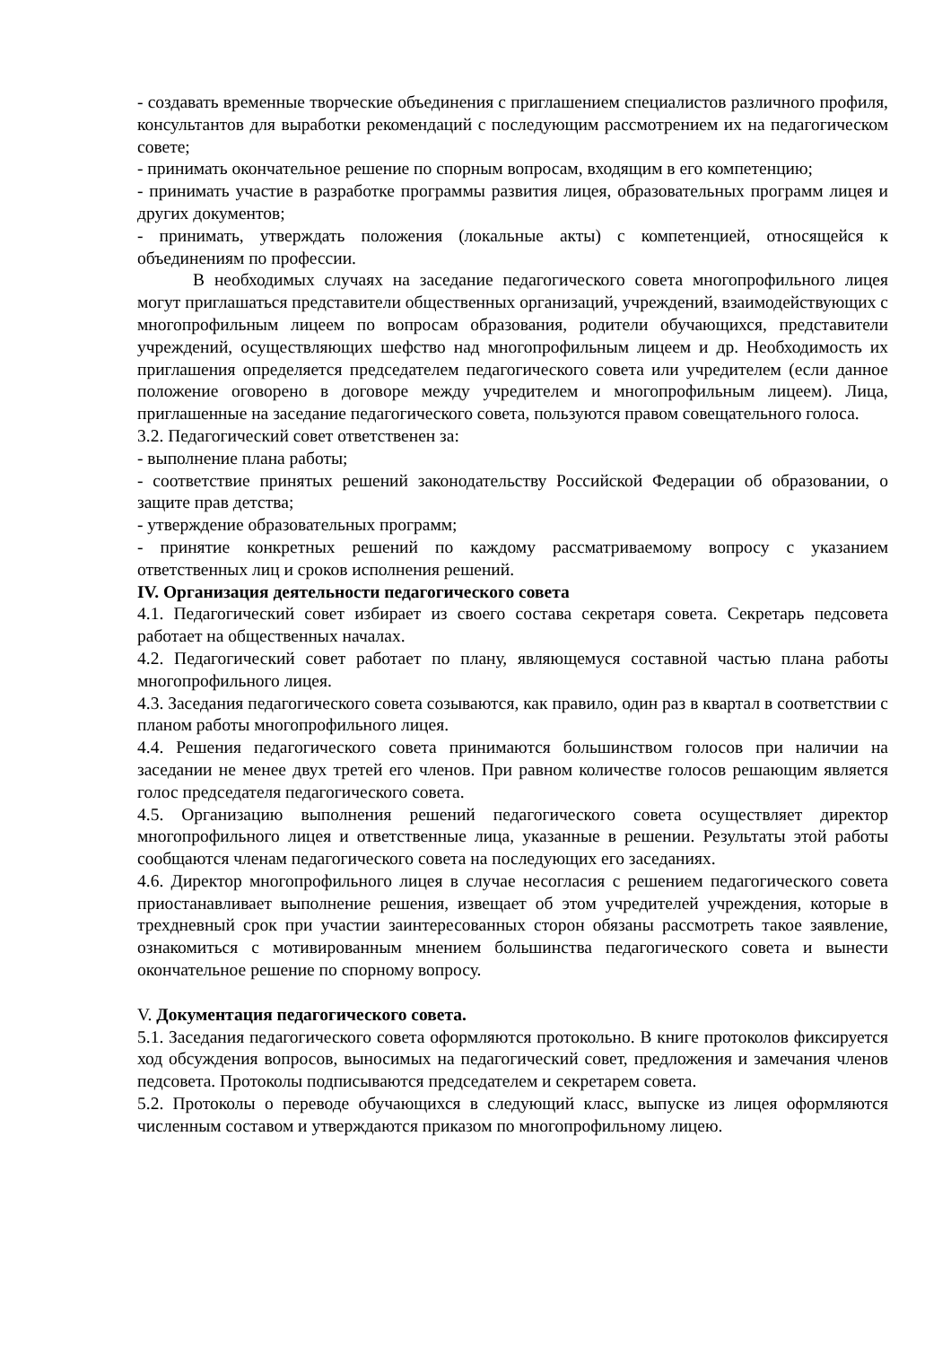- создавать временные творческие объединения с приглашением специалистов различного профиля, консультантов для выработки рекомендаций с последующим рассмотрением их на педагогическом совете;
- принимать окончательное решение по спорным вопросам, входящим в его компетенцию;
- принимать участие в разработке программы развития лицея, образовательных программ лицея и других документов;
- принимать, утверждать положения (локальные акты) с компетенцией, относящейся к объединениям по профессии.
В необходимых случаях на заседание педагогического совета многопрофильного лицея могут приглашаться представители общественных организаций, учреждений, взаимодействующих с многопрофильным лицеем по вопросам образования, родители обучающихся, представители учреждений, осуществляющих шефство над многопрофильным лицеем и др. Необходимость их приглашения определяется председателем педагогического совета или учредителем (если данное положение оговорено в договоре между учредителем и многопрофильным лицеем). Лица, приглашенные на заседание педагогического совета, пользуются правом совещательного голоса.
3.2. Педагогический совет ответственен за:
- выполнение плана работы;
- соответствие принятых решений законодательству Российской Федерации об образовании, о защите прав детства;
- утверждение образовательных программ;
- принятие конкретных решений по каждому рассматриваемому вопросу с указанием ответственных лиц и сроков исполнения решений.
IV. Организация деятельности педагогического совета
4.1. Педагогический совет избирает из своего состава секретаря совета. Секретарь педсовета работает на общественных началах.
4.2. Педагогический совет работает по плану, являющемуся составной частью плана работы многопрофильного лицея.
4.3. Заседания педагогического совета созываются, как правило, один раз в квартал в соответствии с планом работы многопрофильного лицея.
4.4. Решения педагогического совета принимаются большинством голосов при наличии на заседании не менее двух третей его членов. При равном количестве голосов решающим является голос председателя педагогического совета.
4.5. Организацию выполнения решений педагогического совета осуществляет директор многопрофильного лицея и ответственные лица, указанные в решении. Результаты этой работы сообщаются членам педагогического совета на последующих его заседаниях.
4.6. Директор многопрофильного лицея в случае несогласия с решением педагогического совета приостанавливает выполнение решения, извещает об этом учредителей учреждения, которые в трехдневный срок при участии заинтересованных сторон обязаны рассмотреть такое заявление, ознакомиться с мотивированным мнением большинства педагогического совета и вынести окончательное решение по спорному вопросу.
V. Документация педагогического совета.
5.1. Заседания педагогического совета оформляются протокольно. В книге протоколов фиксируется ход обсуждения вопросов, выносимых на педагогический совет, предложения и замечания членов педсовета. Протоколы подписываются председателем и секретарем совета.
5.2. Протоколы о переводе обучающихся в следующий класс, выпуске из лицея оформляются численным составом и утверждаются приказом по многопрофильному лицею.